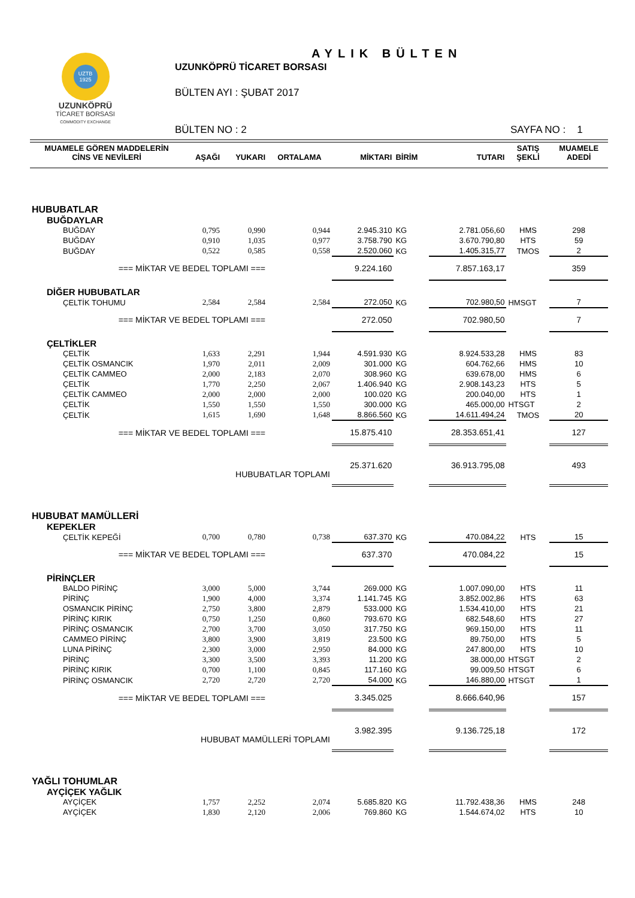UZTB
1925
UZUNKÖPRÜ
TİCARET BORSASI
COMMODITY EXCHANGE
AYLIK BÜLTEN
UZUNKÖPRÜ TİCARET BORSASI
BÜLTEN AYI : ŞUBAT 2017
BÜLTEN NO : 2 SAYFA NO : 1
| MUAMELE GÖREN MADDELERİN CİNS VE NEVİLERİ | AŞAĞI | YUKARI | ORTALAMA | MİKTARI | BİRİM | TUTARI | SATIŞ ŞEKLİ | MUAMELE ADEDİ |
| --- | --- | --- | --- | --- | --- | --- | --- | --- |
| HUBUBATLAR | | | | | | | | |
| BUĞDAYLAR | | | | | | | | |
| BUĞDAY | 0,795 | 0,990 | 0,944 | 2.945.310 | KG | 2.781.056,60 | HMS | 298 |
| BUĞDAY | 0,910 | 1,035 | 0,977 | 3.758.790 | KG | 3.670.790,80 | HTS | 59 |
| BUĞDAY | 0,522 | 0,585 | 0,558 | 2.520.060 | KG | 1.405.315,77 | TMOS | 2 |
| === MİKTAR VE BEDEL TOPLAMI === | | | | 9.224.160 | | 7.857.163,17 | | 359 |
| DİĞER HUBUBATLAR | | | | | | | | |
| ÇELTİK TOHUMU | 2,584 | 2,584 | 2,584 | 272.050 | KG | 702.980,50 | HMSGT | 7 |
| === MİKTAR VE BEDEL TOPLAMI === | | | | 272.050 | | 702.980,50 | | 7 |
| ÇELTİKLER | | | | | | | | |
| ÇELTİK | 1,633 | 2,291 | 1,944 | 4.591.930 | KG | 8.924.533,28 | HMS | 83 |
| ÇELTİK OSMANCIK | 1,970 | 2,011 | 2,009 | 301.000 | KG | 604.762,66 | HMS | 10 |
| ÇELTİK CAMMEO | 2,000 | 2,183 | 2,070 | 308.960 | KG | 639.678,00 | HMS | 6 |
| ÇELTİK | 1,770 | 2,250 | 2,067 | 1.406.940 | KG | 2.908.143,23 | HTS | 5 |
| ÇELTİK CAMMEO | 2,000 | 2,000 | 2,000 | 100.020 | KG | 200.040,00 | HTS | 1 |
| ÇELTİK | 1,550 | 1,550 | 1,550 | 300.000 | KG | 465.000,00 | HTSGT | 2 |
| ÇELTİK | 1,615 | 1,690 | 1,648 | 8.866.560 | KG | 14.611.494,24 | TMOS | 20 |
| === MİKTAR VE BEDEL TOPLAMI === | | | | 15.875.410 | | 28.353.651,41 | | 127 |
| HUBUBATLAR TOPLAMI | | | | 25.371.620 | | 36.913.795,08 | | 493 |
| HUBUBAT MAMÜLLERİ | | | | | | | | |
| KEPEKLER | | | | | | | | |
| ÇELTİK KEPEĞİ | 0,700 | 0,780 | 0,738 | 637.370 | KG | 470.084,22 | HTS | 15 |
| === MİKTAR VE BEDEL TOPLAMI === | | | | 637.370 | | 470.084,22 | | 15 |
| PİRİNÇLER | | | | | | | | |
| BALDO PİRİNÇ | 3,000 | 5,000 | 3,744 | 269.000 | KG | 1.007.090,00 | HTS | 11 |
| PİRİNÇ | 1,900 | 4,000 | 3,374 | 1.141.745 | KG | 3.852.002,86 | HTS | 63 |
| OSMANCIK PİRİNÇ | 2,750 | 3,800 | 2,879 | 533.000 | KG | 1.534.410,00 | HTS | 21 |
| PİRİNÇ KIRIK | 0,750 | 1,250 | 0,860 | 793.670 | KG | 682.548,60 | HTS | 27 |
| PİRİNÇ OSMANCIK | 2,700 | 3,700 | 3,050 | 317.750 | KG | 969.150,00 | HTS | 11 |
| CAMMEO PİRİNÇ | 3,800 | 3,900 | 3,819 | 23.500 | KG | 89.750,00 | HTS | 5 |
| LUNA PİRİNÇ | 2,300 | 3,000 | 2,950 | 84.000 | KG | 247.800,00 | HTS | 10 |
| PİRİNÇ | 3,300 | 3,500 | 3,393 | 11.200 | KG | 38.000,00 | HTSGT | 2 |
| PİRİNÇ KIRIK | 0,700 | 1,100 | 0,845 | 117.160 | KG | 99.009,50 | HTSGT | 6 |
| PİRİNÇ OSMANCIK | 2,720 | 2,720 | 2,720 | 54.000 | KG | 146.880,00 | HTSGT | 1 |
| === MİKTAR VE BEDEL TOPLAMI === | | | | 3.345.025 | | 8.666.640,96 | | 157 |
| HUBUBAT MAMÜLLERİ TOPLAMI | | | | 3.982.395 | | 9.136.725,18 | | 172 |
| YAĞLI TOHUMLAR | | | | | | | | |
| AYÇİÇEK YAĞLIK | | | | | | | | |
| AYÇİÇEK | 1,757 | 2,252 | 2,074 | 5.685.820 | KG | 11.792.438,36 | HMS | 248 |
| AYÇİÇEK | 1,830 | 2,120 | 2,006 | 769.860 | KG | 1.544.674,02 | HTS | 10 |